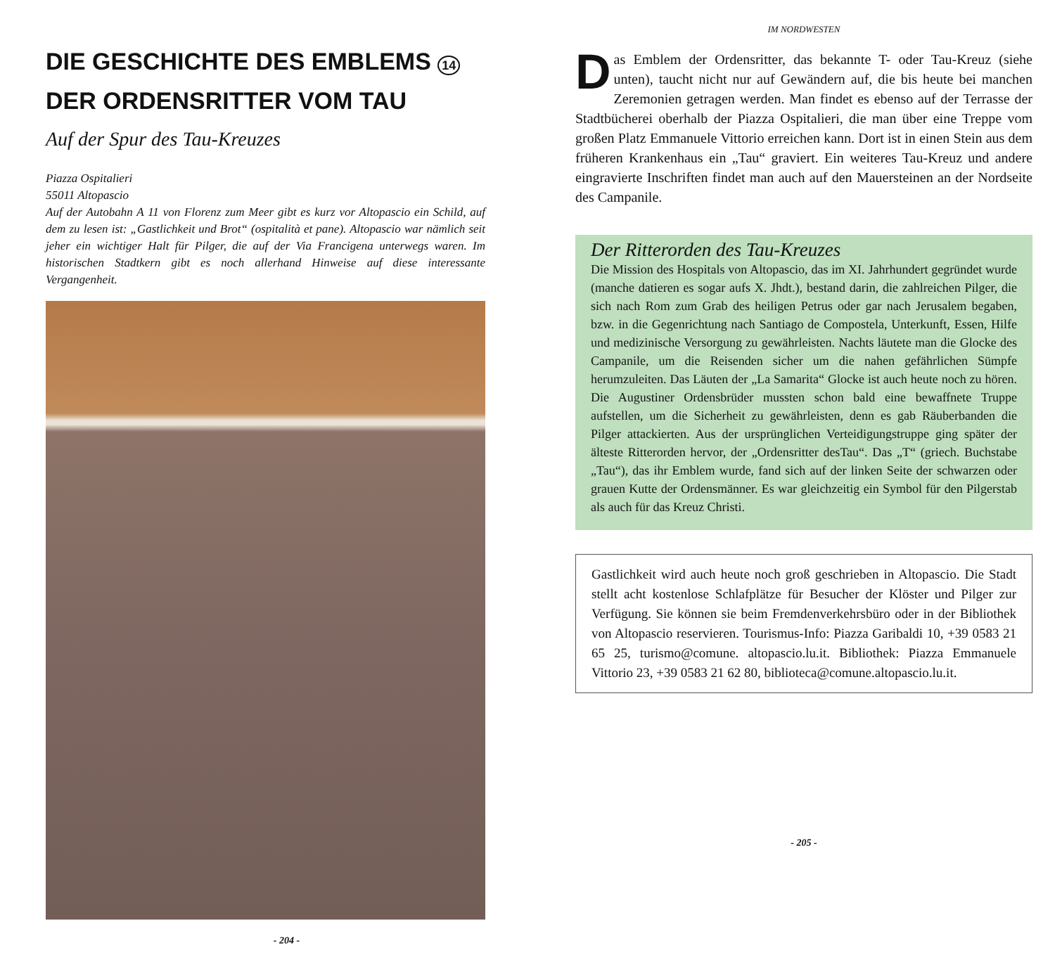DIE GESCHICHTE DES EMBLEMS 14 DER ORDENSRITTER VOM TAU
Auf der Spur des Tau-Kreuzes
Piazza Ospitalieri
55011 Altopascio
Auf der Autobahn A 11 von Florenz zum Meer gibt es kurz vor Altopascio ein Schild, auf dem zu lesen ist: „Gastlichkeit und Brot“ (ospitalità et pane). Altopascio war nämlich seit jeher ein wichtiger Halt für Pilger, die auf der Via Francigena unterwegs waren. Im historischen Stadtkern gibt es noch allerhand Hinweise auf diese interessante Vergangenheit.
- 204 -
IM NORDWESTEN
Das Emblem der Ordensritter, das bekannte T- oder Tau-Kreuz (siehe unten), taucht nicht nur auf Gewändern auf, die bis heute bei manchen Zeremonien getragen werden. Man findet es ebenso auf der Terrasse der Stadtbücherei oberhalb der Piazza Ospitalieri, die man über eine Treppe vom großen Platz Emmanuele Vittorio erreichen kann. Dort ist in einen Stein aus dem früheren Krankenhaus ein „Tau“ graviert. Ein weiteres Tau-Kreuz und andere eingravierte Inschriften findet man auch auf den Mauersteinen an der Nordseite des Campanile.
Der Ritterorden des Tau-Kreuzes
Die Mission des Hospitals von Altopascio, das im XI. Jahrhundert gegründet wurde (manche datieren es sogar aufs X. Jhdt.), bestand darin, die zahlreichen Pilger, die sich nach Rom zum Grab des heiligen Petrus oder gar nach Jerusalem begaben, bzw. in die Gegenrichtung nach Santiago de Compostela, Unterkunft, Essen, Hilfe und medizinische Versorgung zu gewährleisten. Nachts läutete man die Glocke des Campanile, um die Reisenden sicher um die nahen gefährlichen Sümpfe herumzuleiten. Das Läuten der „La Samarita“ Glocke ist auch heute noch zu hören. Die Augustiner Ordensbrüder mussten schon bald eine bewaffnete Truppe aufstellen, um die Sicherheit zu gewährleisten, denn es gab Räuberbanden die Pilger attackierten. Aus der ursprünglichen Verteidigungstruppe ging später der älteste Ritterorden hervor, der „Ordensritter desTau“. Das „T“ (griech. Buchstabe „Tau“), das ihr Emblem wurde, fand sich auf der linken Seite der schwarzen oder grauen Kutte der Ordensmänner. Es war gleichzeitig ein Symbol für den Pilgerstab als auch für das Kreuz Christi.
Gastlichkeit wird auch heute noch groß geschrieben in Altopascio. Die Stadt stellt acht kostenlose Schlafplätze für Besucher der Klöster und Pilger zur Verfügung. Sie können sie beim Fremdenverkehrsbüro oder in der Bibliothek von Altopascio reservieren. Tourismus-Info: Piazza Garibaldi 10, +39 0583 21 65 25, turismo@comune. altopascio.lu.it. Bibliothek: Piazza Emmanuele Vittorio 23, +39 0583 21 62 80, biblioteca@comune.altopascio.lu.it.
- 205 -